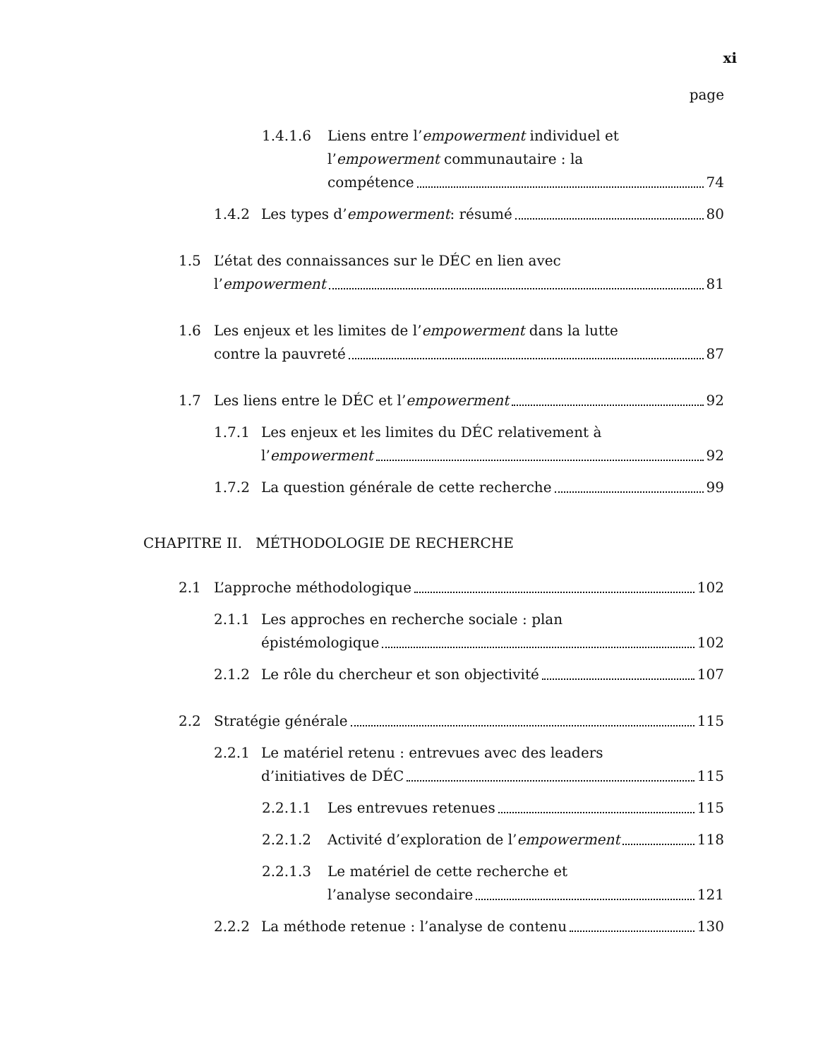xi
page
1.4.1.6 Liens entre l’empowerment individuel et
l’empowerment communautaire : la
compétence 74
1.4.2 Les types d’ empowerment : résumé 80
1.5 L’état des connaissances sur le DÉC en lien avec
l’ empowerment 81
1.6 Les enjeux et les limites de l’empowerment dans la lutte
contre la pauvreté 87
1.7 Les liens entre le DÉC et l’ empowerment 92
1.7.1 Les enjeux et les limites du DÉC relativement à
l’ empowerment 92
1.7.2 La question générale de cette recherche 99
CHAPITRE II. MÉTHODOLOGIE DE RECHERCHE
2.1 L’approche méthodologique 102
2.1.1 Les approches en recherche sociale : plan
épistémologique 102
2.1.2 Le rôle du chercheur et son objectivité 107
2.2 Stratégie générale 115
2.2.1 Le matériel retenu : entrevues avec des leaders
d’initiatives de DÉC 115
2.2.1.1 Les entrevues retenues 115
2.2.1.2 Activité d’exploration de l’ empowerment 118
2.2.1.3 Le matériel de cette recherche et
l’analyse secondaire 121
2.2.2 La méthode retenue : l’analyse de contenu 130